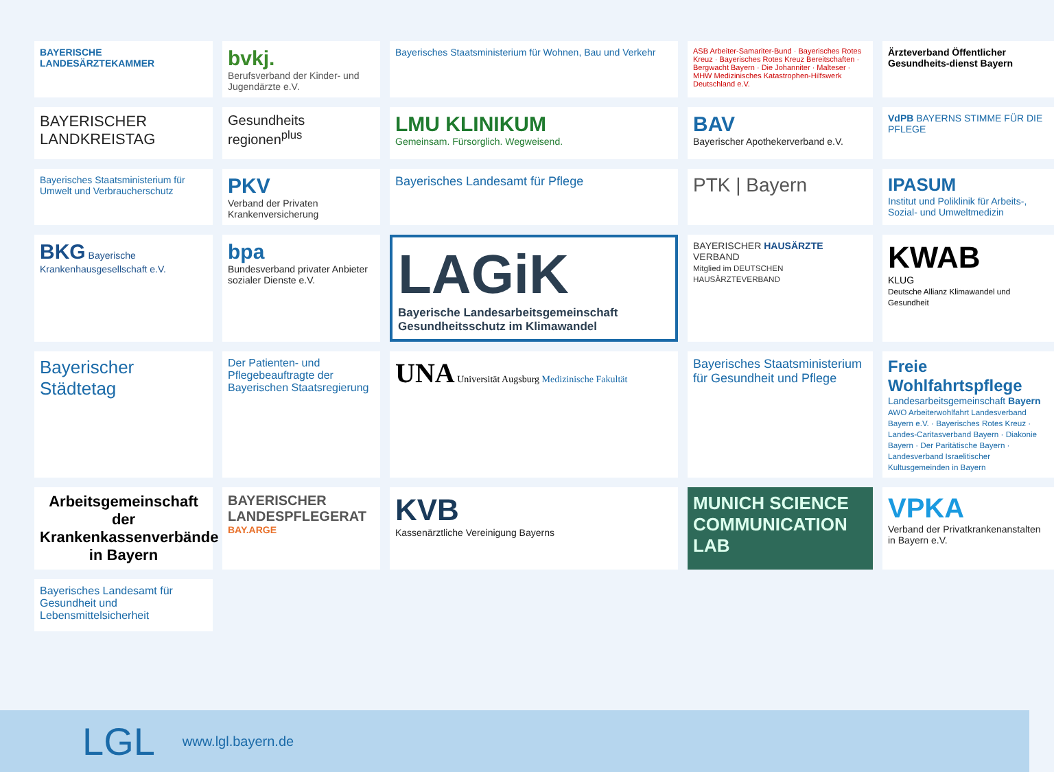BAYERISCHE LANDESÄRZTEKAMMER
bvkj.
Berufsverband der Kinder- und Jugendärzte e.V.
Bayerisches Staatsministerium für Wohnen, Bau und Verkehr
ASB Arbeiter-Samariter-Bund · Bayerisches Rotes Kreuz · Bayerisches Rotes Kreuz Bereitschaften · Bergwacht Bayern · Die Johanniter · Malteser · MHW Medizinisches Katastrophen-Hilfswerk Deutschland e.V.
Ärzteverband Öffentlicher Gesundheits-dienst Bayern
BAYERISCHER LANDKREISTAG
Gesundheits regionen<sup>plus</sup>
LMU KLINIKUM
Gemeinsam. Fürsorglich. Wegweisend.
BAV
Bayerischer Apothekerverband e.V.
VdPB BAYERNS STIMME FÜR DIE PFLEGE
Bayerisches Staatsministerium für Umwelt und Verbraucherschutz
PKV
Verband der Privaten Krankenversicherung
Bayerisches Landesamt für Pflege
PTK | Bayern
IPASUM
Institut und Poliklinik für Arbeits-, Sozial- und Umweltmedizin
BKG Bayerische Krankenhausgesellschaft e.V.
bpa
Bundesverband privater Anbieter sozialer Dienste e.V.
LAGiK
Bayerische Landesarbeitsgemeinschaft Gesundheitsschutz im Klimawandel
BAYERISCHER HAUSÄRZTE VERBAND
Mitglied im DEUTSCHEN HAUSÄRZTEVERBAND
KWAB
KLUG
Deutsche Allianz Klimawandel und Gesundheit
Bayerischer Städtetag
Der Patienten- und Pflegebeauftragte der Bayerischen Staatsregierung
UNA Universität Augsburg Medizinische Fakultät
Bayerisches Staatsministerium für Gesundheit und Pflege
Freie Wohlfahrtspflege
Landesarbeitsgemeinschaft Bayern
AWO Arbeiterwohlfahrt Landesverband Bayern e.V. · Bayerisches Rotes Kreuz · Landes-Caritasverband Bayern · Diakonie Bayern · Der Paritätische Bayern · Landesverband Israelitischer Kultusgemeinden in Bayern
Arbeitsgemeinschaft der Krankenkassenverbände in Bayern
BAYERISCHER LANDESPFLEGERAT
BAY.ARGE
KVB
Kassenärztliche Vereinigung Bayerns
MUNICH SCIENCE COMMUNICATION LAB
VPKA
Verband der Privatkrankenanstalten in Bayern e.V.
Bayerisches Landesamt für Gesundheit und Lebensmittelsicherheit
LGL
www.lgl.bayern.de